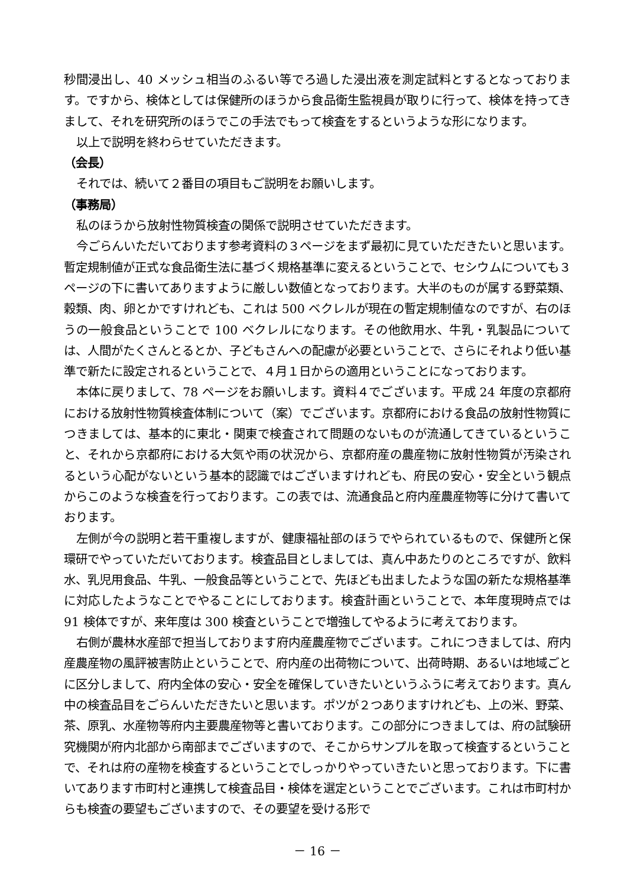秒間浸出し、40 メッシュ相当のふるい等でろ過した浸出液を測定試料とするとなっております。ですから、検体としては保健所のほうから食品衛生監視員が取りに行って、検体を持ってきまして、それを研究所のほうでこの手法でもって検査をするというような形になります。
以上で説明を終わらせていただきます。
（会長）
それでは、続いて２番目の項目もご説明をお願いします。
（事務局）
私のほうから放射性物質検査の関係で説明させていただきます。
今ごらんいただいております参考資料の３ページをまず最初に見ていただきたいと思います。暫定規制値が正式な食品衛生法に基づく規格基準に変えるということで、セシウムについても３ページの下に書いてありますように厳しい数値となっております。大半のものが属する野菜類、穀類、肉、卵とかですけれども、これは 500 ベクレルが現在の暫定規制値なのですが、右のほうの一般食品ということで 100 ベクレルになります。その他飲用水、牛乳・乳製品については、人間がたくさんとるとか、子どもさんへの配慮が必要ということで、さらにそれより低い基準で新たに設定されるということで、４月１日からの適用ということになっております。
本体に戻りまして、78 ページをお願いします。資料４でございます。平成 24 年度の京都府における放射性物質検査体制について（案）でございます。京都府における食品の放射性物質につきましては、基本的に東北・関東で検査されて問題のないものが流通してきているということ、それから京都府における大気や雨の状況から、京都府産の農産物に放射性物質が汚染されるという心配がないという基本的認識ではございますけれども、府民の安心・安全という観点からこのような検査を行っております。この表では、流通食品と府内産農産物等に分けて書いております。
左側が今の説明と若干重複しますが、健康福祉部のほうでやられているもので、保健所と保環研でやっていただいております。検査品目としましては、真ん中あたりのところですが、飲料水、乳児用食品、牛乳、一般食品等ということで、先ほども出ましたような国の新たな規格基準に対応したようなことでやることにしております。検査計画ということで、本年度現時点では 91 検体ですが、来年度は 300 検査ということで増強してやるように考えております。
右側が農林水産部で担当しております府内産農産物でございます。これにつきましては、府内産農産物の風評被害防止ということで、府内産の出荷物について、出荷時期、あるいは地域ごとに区分しまして、府内全体の安心・安全を確保していきたいというふうに考えております。真ん中の検査品目をごらんいただきたいと思います。ポツが２つありますけれども、上の米、野菜、茶、原乳、水産物等府内主要農産物等と書いております。この部分につきましては、府の試験研究機関が府内北部から南部までございますので、そこからサンプルを取って検査するということで、それは府の産物を検査するということでしっかりやっていきたいと思っております。下に書いてあります市町村と連携して検査品目・検体を選定ということでございます。これは市町村からも検査の要望もございますので、その要望を受ける形で
－ 16 －